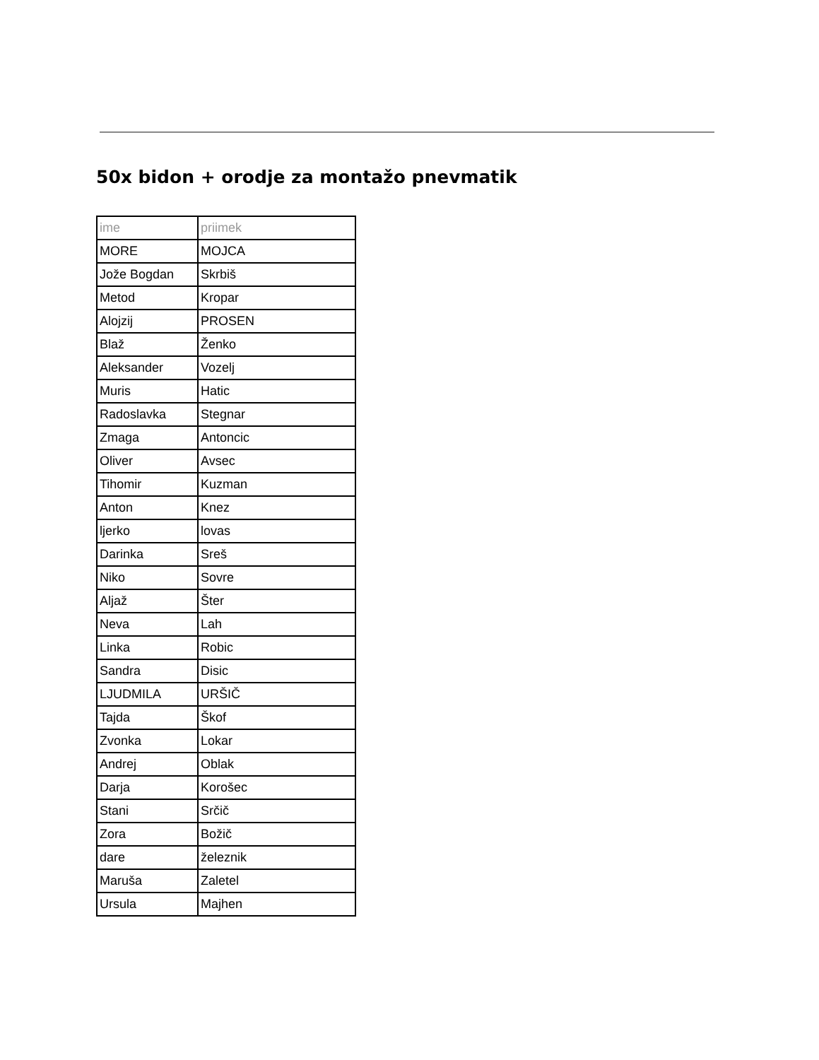50x bidon + orodje za montažo pnevmatik
| ime | priimek |
| --- | --- |
| MORE | MOJCA |
| Jože Bogdan | Skrbiš |
| Metod | Kropar |
| Alojzij | PROSEN |
| Blaž | Ženko |
| Aleksander | Vozelj |
| Muris | Hatic |
| Radoslavka | Stegnar |
| Zmaga | Antoncic |
| Oliver | Avsec |
| Tihomir | Kuzman |
| Anton | Knez |
| ljerko | lovas |
| Darinka | Sreš |
| Niko | Sovre |
| Aljaž | Šter |
| Neva | Lah |
| Linka | Robic |
| Sandra | Disic |
| LJUDMILA | URŠIČ |
| Tajda | Škof |
| Zvonka | Lokar |
| Andrej | Oblak |
| Darja | Korošec |
| Stani | Srčič |
| Zora | Božič |
| dare | železnik |
| Maruša | Zaletel |
| Ursula | Majhen |